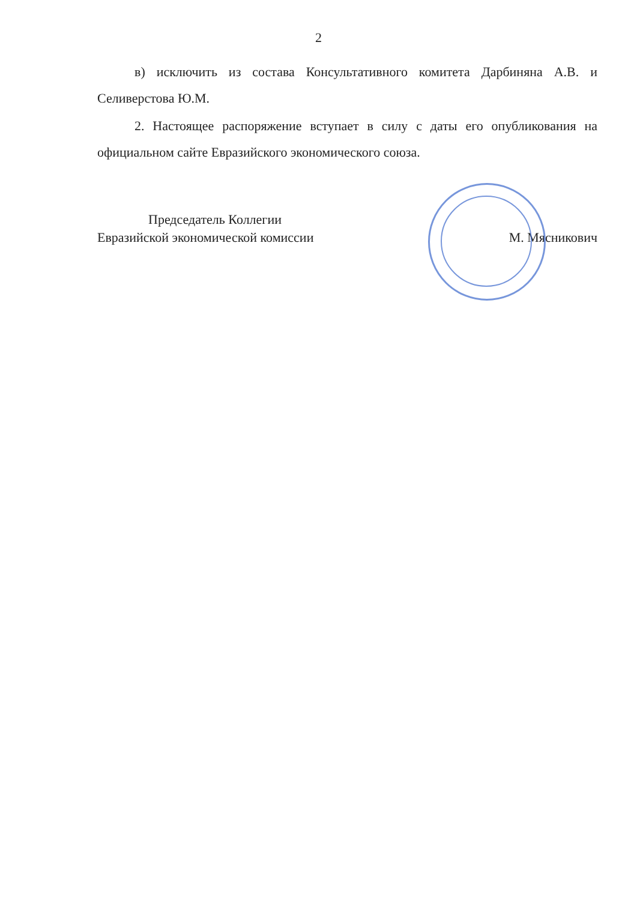2
в) исключить из состава Консультативного комитета Дарбиняна А.В. и Селиверстова Ю.М.
2. Настоящее распоряжение вступает в силу с даты его опубликования на официальном сайте Евразийского экономического союза.
Председатель Коллегии
Евразийской экономической комиссии
М. Мясникович